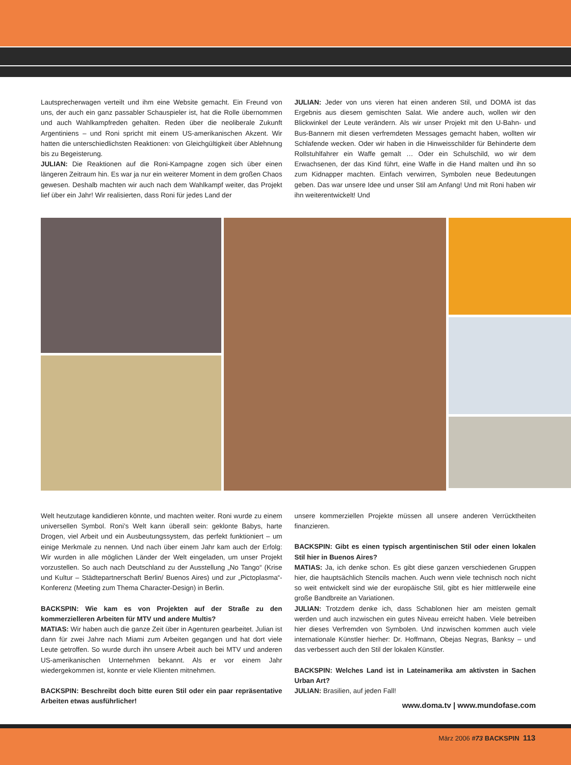Lautsprecherwagen verteilt und ihm eine Website gemacht. Ein Freund von uns, der auch ein ganz passabler Schauspieler ist, hat die Rolle übernommen und auch Wahlkampfreden gehalten. Reden über die neoliberale Zukunft Argentiniens – und Roni spricht mit einem US-amerikanischen Akzent. Wir hatten die unterschiedlichsten Reaktionen: von Gleichgültigkeit über Ablehnung bis zu Begeisterung.
JULIAN: Die Reaktionen auf die Roni-Kampagne zogen sich über einen längeren Zeitraum hin. Es war ja nur ein weiterer Moment in dem großen Chaos gewesen. Deshalb machten wir auch nach dem Wahlkampf weiter, das Projekt lief über ein Jahr! Wir realisierten, dass Roni für jedes Land der
JULIAN: Jeder von uns vieren hat einen anderen Stil, und DOMA ist das Ergebnis aus diesem gemischten Salat. Wie andere auch, wollen wir den Blickwinkel der Leute verändern. Als wir unser Projekt mit den U-Bahn- und Bus-Bannern mit diesen verfremdeten Messages gemacht haben, wollten wir Schlafende wecken. Oder wir haben in die Hinweisschilder für Behinderte dem Rollstuhlfahrer ein Waffe gemalt … Oder ein Schulschild, wo wir dem Erwachsenen, der das Kind führt, eine Waffe in die Hand malten und ihn so zum Kidnapper machten. Einfach verwirren, Symbolen neue Bedeutungen geben. Das war unsere Idee und unser Stil am Anfang! Und mit Roni haben wir ihn weiterentwickelt! Und
Welt heutzutage kandidieren könnte, und machten weiter. Roni wurde zu einem universellen Symbol. Roni’s Welt kann überall sein: geklonte Babys, harte Drogen, viel Arbeit und ein Ausbeutungssystem, das perfekt funktioniert – um einige Merkmale zu nennen. Und nach über einem Jahr kam auch der Erfolg: Wir wurden in alle möglichen Länder der Welt eingeladen, um unser Projekt vorzustellen. So auch nach Deutschland zu der Ausstellung „No Tango“ (Krise und Kultur – Städtepartnerschaft Berlin/ Buenos Aires) und zur „Pictoplasma“-Konferenz (Meeting zum Thema Character-Design) in Berlin.
BACKSPIN: Wie kam es von Projekten auf der Straße zu den kommerzielleren Arbeiten für MTV und andere Multis?
MATIAS: Wir haben auch die ganze Zeit über in Agenturen gearbeitet. Julian ist dann für zwei Jahre nach Miami zum Arbeiten gegangen und hat dort viele Leute getroffen. So wurde durch ihn unsere Arbeit auch bei MTV und anderen US-amerikanischen Unternehmen bekannt. Als er vor einem Jahr wiedergekommen ist, konnte er viele Klienten mitnehmen.
BACKSPIN: Beschreibt doch bitte euren Stil oder ein paar repräsentative Arbeiten etwas ausführlicher!
unsere kommerziellen Projekte müssen all unsere anderen Verrücktheiten finanzieren.
BACKSPIN: Gibt es einen typisch argentinischen Stil oder einen lokalen Stil hier in Buenos Aires?
MATIAS: Ja, ich denke schon. Es gibt diese ganzen verschiedenen Gruppen hier, die hauptsächlich Stencils machen. Auch wenn viele technisch noch nicht so weit entwickelt sind wie der europäische Stil, gibt es hier mittlerweile eine große Bandbreite an Variationen.
JULIAN: Trotzdem denke ich, dass Schablonen hier am meisten gemalt werden und auch inzwischen ein gutes Niveau erreicht haben. Viele betreiben hier dieses Verfremden von Symbolen. Und inzwischen kommen auch viele internationale Künstler hierher: Dr. Hoffmann, Obejas Negras, Banksy – und das verbessert auch den Stil der lokalen Künstler.
BACKSPIN: Welches Land ist in Lateinamerika am aktivsten in Sachen Urban Art?
JULIAN: Brasilien, auf jeden Fall!
www.doma.tv | www.mundofase.com
März 2006 #73 BACKSPIN 113